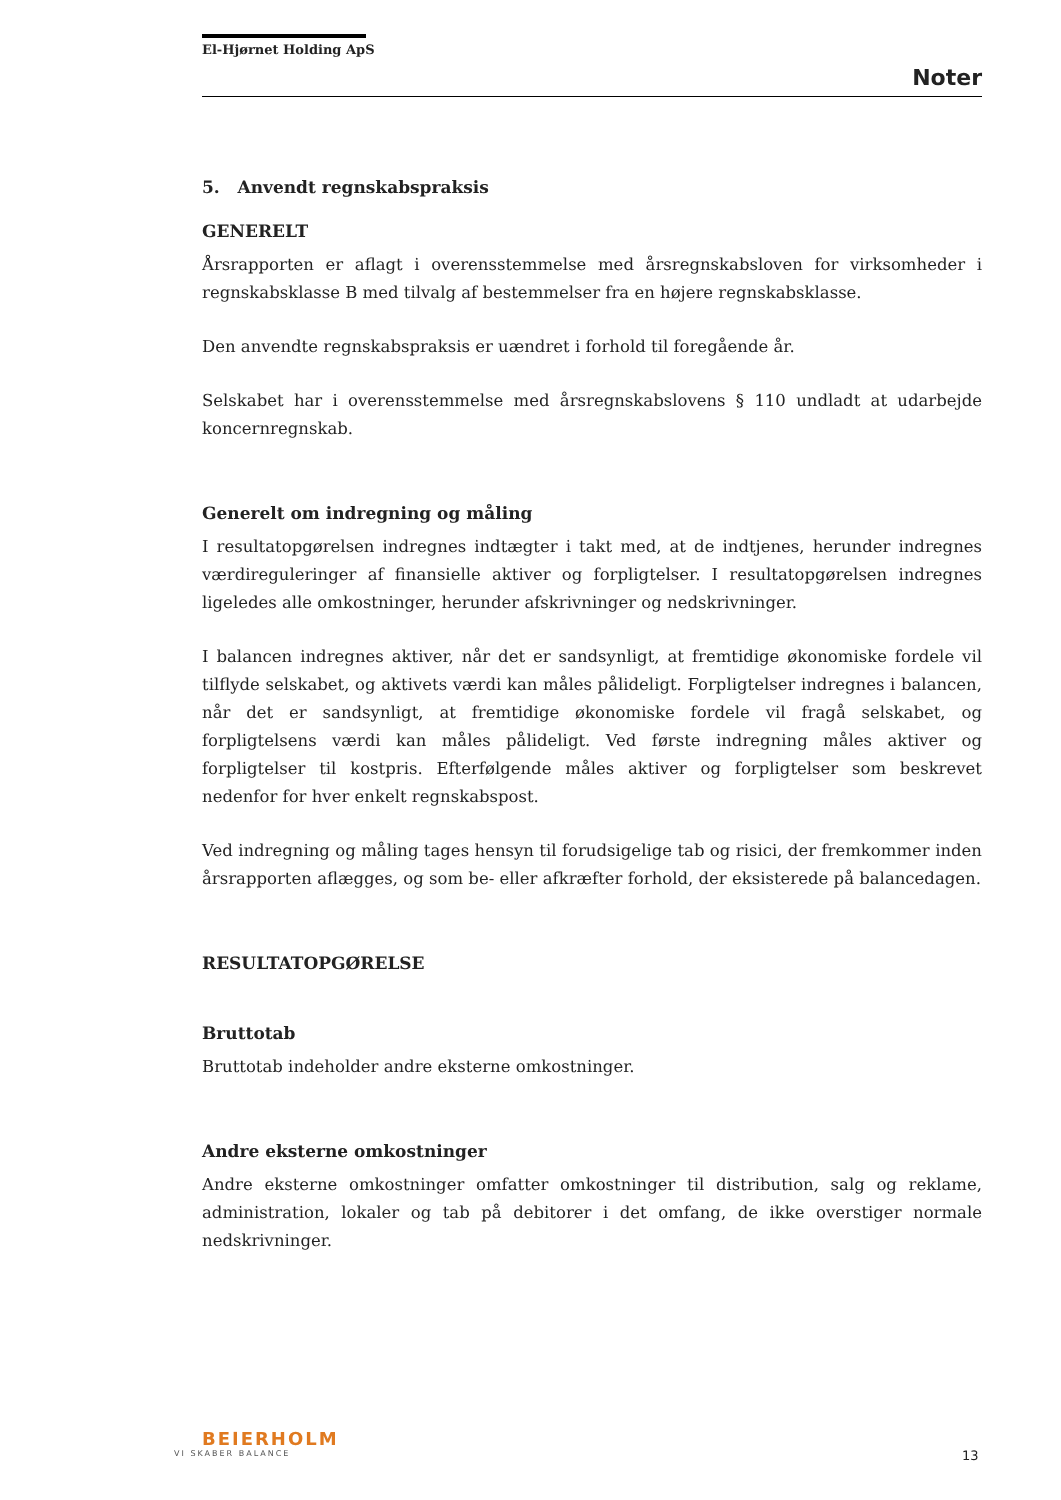El-Hjørnet Holding ApS
Noter
5. Anvendt regnskabspraksis
GENERELT
Årsrapporten er aflagt i overensstemmelse med årsregnskabsloven for virksomheder i regnskabsklasse B med tilvalg af bestemmelser fra en højere regnskabsklasse.
Den anvendte regnskabspraksis er uændret i forhold til foregående år.
Selskabet har i overensstemmelse med årsregnskabslovens § 110 undladt at udarbejde koncernregnskab.
Generelt om indregning og måling
I resultatopgørelsen indregnes indtægter i takt med, at de indtjenes, herunder indregnes værdireguleringer af finansielle aktiver og forpligtelser. I resultatopgørelsen indregnes ligeledes alle omkostninger, herunder afskrivninger og nedskrivninger.
I balancen indregnes aktiver, når det er sandsynligt, at fremtidige økonomiske fordele vil tilflyde selskabet, og aktivets værdi kan måles pålideligt. Forpligtelser indregnes i balancen, når det er sandsynligt, at fremtidige økonomiske fordele vil fragå selskabet, og forpligtelsens værdi kan måles pålideligt. Ved første indregning måles aktiver og forpligtelser til kostpris. Efterfølgende måles aktiver og forpligtelser som beskrevet nedenfor for hver enkelt regnskabspost.
Ved indregning og måling tages hensyn til forudsigelige tab og risici, der fremkommer inden årsrapporten aflægges, og som be- eller afkræfter forhold, der eksisterede på balancedagen.
RESULTATOPGØRELSE
Bruttotab
Bruttotab indeholder andre eksterne omkostninger.
Andre eksterne omkostninger
Andre eksterne omkostninger omfatter omkostninger til distribution, salg og reklame, administration, lokaler og tab på debitorer i det omfang, de ikke overstiger normale nedskrivninger.
BEIERHOLM
VI SKABER BALANCE
13